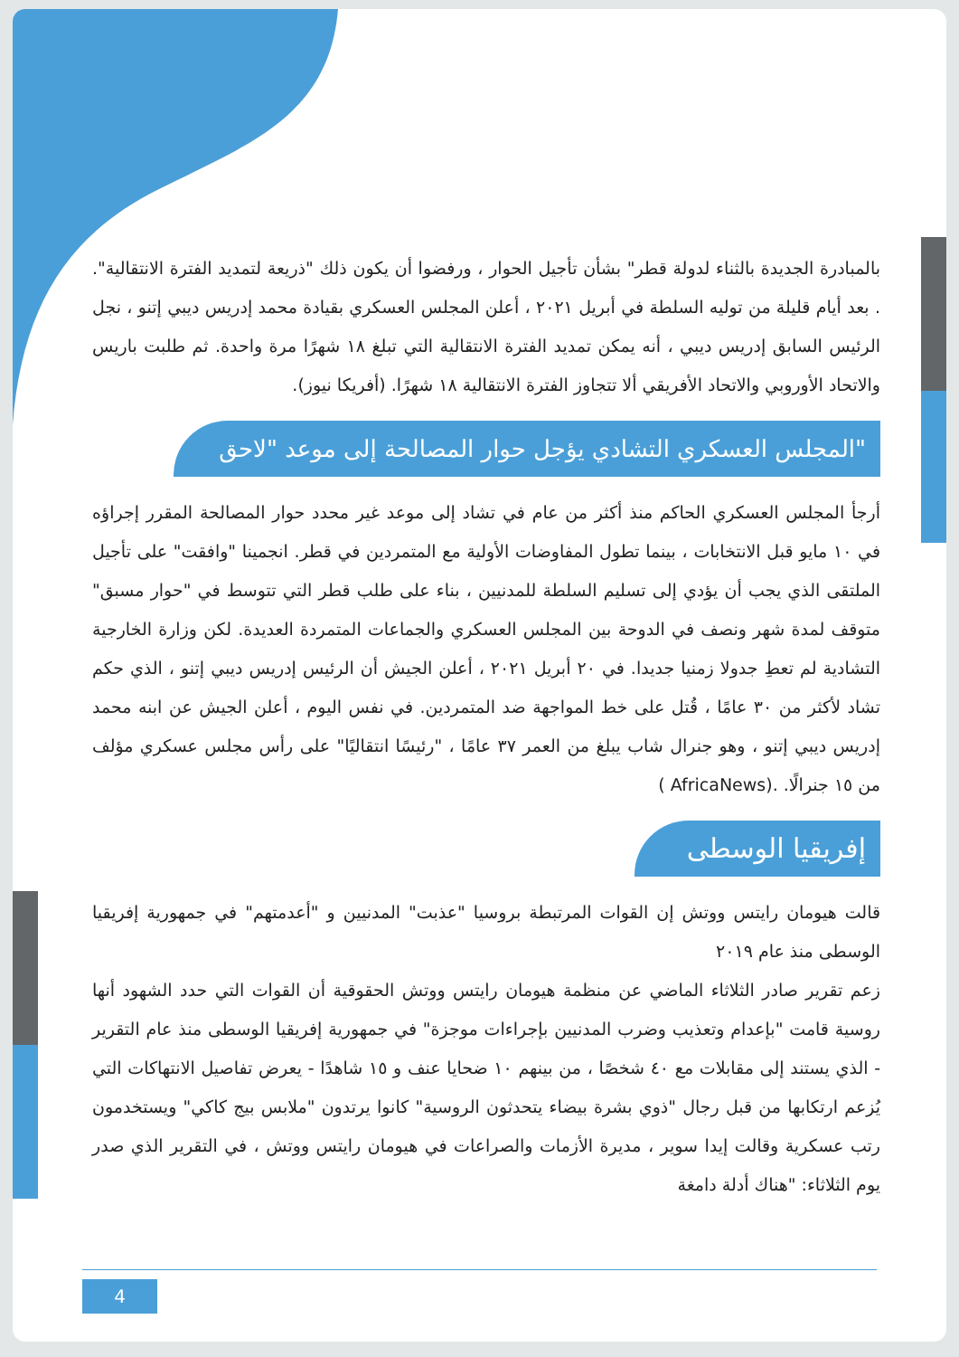بالمبادرة الجديدة بالثناء لدولة قطر" بشأن تأجيل الحوار ، ورفضوا أن يكون ذلك "ذريعة لتمديد الفترة الانتقالية". . بعد أيام قليلة من توليه السلطة في أبريل ٢٠٢١ ، أعلن المجلس العسكري بقيادة محمد إدريس ديبي إتنو ، نجل الرئيس السابق إدريس ديبي ، أنه يمكن تمديد الفترة الانتقالية التي تبلغ ١٨ شهرًا مرة واحدة. ثم طلبت باريس والاتحاد الأوروبي والاتحاد الأفريقي ألا تتجاوز الفترة الانتقالية ١٨ شهرًا. (أفريكا نيوز).
"المجلس العسكري التشادي يؤجل حوار المصالحة إلى موعد "لاحق
أرجأ المجلس العسكري الحاكم منذ أكثر من عام في تشاد إلى موعد غير محدد حوار المصالحة المقرر إجراؤه في ١٠ مايو قبل الانتخابات ، بينما تطول المفاوضات الأولية مع المتمردين في قطر. انجمينا "وافقت" على تأجيل الملتقى الذي يجب أن يؤدي إلى تسليم السلطة للمدنيين ، بناء على طلب قطر التي تتوسط في "حوار مسبق" متوقف لمدة شهر ونصف في الدوحة بين المجلس العسكري والجماعات المتمردة العديدة. لكن وزارة الخارجية التشادية لم تعطِ جدولا زمنيا جديدا. في ٢٠ أبريل ٢٠٢١ ، أعلن الجيش أن الرئيس إدريس ديبي إتنو ، الذي حكم تشاد لأكثر من ٣٠ عامًا ، قُتل على خط المواجهة ضد المتمردين. في نفس اليوم ، أعلن الجيش عن ابنه محمد إدريس ديبي إتنو ، وهو جنرال شاب يبلغ من العمر ٣٧ عامًا ، "رئيسًا انتقاليًا" على رأس مجلس عسكري مؤلف من ١٥ جنرالًا. .(AfricaNews )
إفريقيا الوسطى
قالت هيومان رايتس ووتش إن القوات المرتبطة بروسيا "عذبت" المدنيين و "أعدمتهم" في جمهورية إفريقيا الوسطى منذ عام ٢٠١٩
زعم تقرير صادر الثلاثاء الماضي عن منظمة هيومان رايتس ووتش الحقوقية أن القوات التي حدد الشهود أنها روسية قامت "بإعدام وتعذيب وضرب المدنيين بإجراءات موجزة" في جمهورية إفريقيا الوسطى منذ عام التقرير - الذي يستند إلى مقابلات مع ٤٠ شخصًا ، من بينهم ١٠ ضحايا عنف و ١٥ شاهدًا - يعرض تفاصيل الانتهاكات التي يُزعم ارتكابها من قبل رجال "ذوي بشرة بيضاء يتحدثون الروسية" كانوا يرتدون "ملابس بيج كاكي" ويستخدمون رتب عسكرية وقالت إيدا سوير ، مديرة الأزمات والصراعات في هيومان رايتس ووتش ، في التقرير الذي صدر يوم الثلاثاء: "هناك أدلة دامغة
4